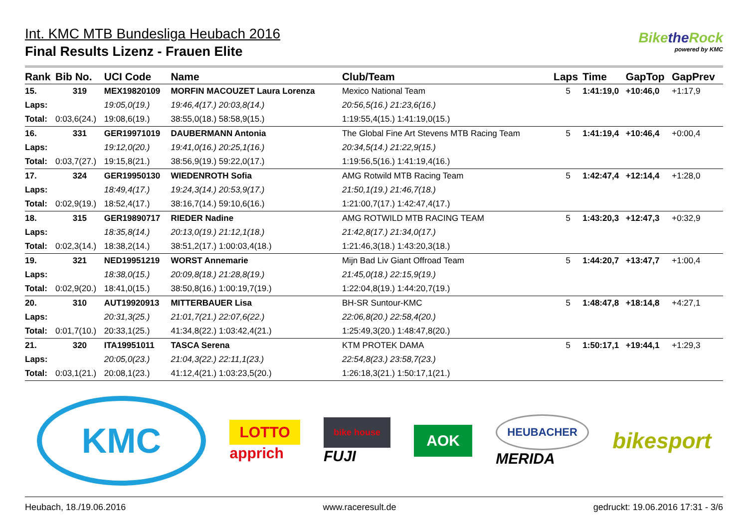Int. KMC MTB Bundesliga Heubach 2016
Final Results Lizenz - Frauen Elite
Bikethe Rock
powered by KMC
| Rank | Bib No. | UCI Code | Name | Club/Team | Laps | Time | GapTop | GapPrev |
| --- | --- | --- | --- | --- | --- | --- | --- | --- |
| 15. | 319 | MEX19820109 | MORFIN MACOUZET Laura Lorenza | Mexico National Team | 5 | 1:41:19,0 | +10:46,0 | +1:17,9 |
| Laps: | | 19:05,0(19.) | 19:46,4(17.) 20:03,8(14.) | 20:56,5(16.) 21:23,6(16.) | | | | |
| Total: | 0:03,6(24.) | 19:08,6(19.) | 38:55,0(18.) 58:58,9(15.) | 1:19:55,4(15.) 1:41:19,0(15.) | | | | |
| 16. | 331 | GER19971019 | DAUBERMANN Antonia | The Global Fine Art Stevens MTB Racing Team | 5 | 1:41:19,4 | +10:46,4 | +0:00,4 |
| Laps: | | 19:12,0(20.) | 19:41,0(16.) 20:25,1(16.) | 20:34,5(14.) 21:22,9(15.) | | | | |
| Total: | 0:03,7(27.) | 19:15,8(21.) | 38:56,9(19.) 59:22,0(17.) | 1:19:56,5(16.) 1:41:19,4(16.) | | | | |
| 17. | 324 | GER19950130 | WIEDENROTH Sofia | AMG Rotwild MTB Racing Team | 5 | 1:42:47,4 | +12:14,4 | +1:28,0 |
| Laps: | | 18:49,4(17.) | 19:24,3(14.) 20:53,9(17.) | 21:50,1(19.) 21:46,7(18.) | | | | |
| Total: | 0:02,9(19.) | 18:52,4(17.) | 38:16,7(14.) 59:10,6(16.) | 1:21:00,7(17.) 1:42:47,4(17.) | | | | |
| 18. | 315 | GER19890717 | RIEDER Nadine | AMG ROTWILD MTB RACING TEAM | 5 | 1:43:20,3 | +12:47,3 | +0:32,9 |
| Laps: | | 18:35,8(14.) | 20:13,0(19.) 21:12,1(18.) | 21:42,8(17.) 21:34,0(17.) | | | | |
| Total: | 0:02,3(14.) | 18:38,2(14.) | 38:51,2(17.) 1:00:03,4(18.) | 1:21:46,3(18.) 1:43:20,3(18.) | | | | |
| 19. | 321 | NED19951219 | WORST Annemarie | Mijn Bad Liv Giant Offroad Team | 5 | 1:44:20,7 | +13:47,7 | +1:00,4 |
| Laps: | | 18:38,0(15.) | 20:09,8(18.) 21:28,8(19.) | 21:45,0(18.) 22:15,9(19.) | | | | |
| Total: | 0:02,9(20.) | 18:41,0(15.) | 38:50,8(16.) 1:00:19,7(19.) | 1:22:04,8(19.) 1:44:20,7(19.) | | | | |
| 20. | 310 | AUT19920913 | MITTERBAUER Lisa | BH-SR Suntour-KMC | 5 | 1:48:47,8 | +18:14,8 | +4:27,1 |
| Laps: | | 20:31,3(25.) | 21:01,7(21.) 22:07,6(22.) | 22:06,8(20.) 22:58,4(20.) | | | | |
| Total: | 0:01,7(10.) | 20:33,1(25.) | 41:34,8(22.) 1:03:42,4(21.) | 1:25:49,3(20.) 1:48:47,8(20.) | | | | |
| 21. | 320 | ITA19951011 | TASCA Serena | KTM PROTEK DAMA | 5 | 1:50:17,1 | +19:44,1 | +1:29,3 |
| Laps: | | 20:05,0(23.) | 21:04,3(22.) 22:11,1(23.) | 22:54,8(23.) 23:58,7(23.) | | | | |
| Total: | 0:03,1(21.) | 20:08,1(23.) | 41:12,4(21.) 1:03:23,5(20.) | 1:26:18,3(21.) 1:50:17,1(21.) | | | | |
KMC
LOTTO
apprich
bike house
FUJI
AOK
HEUBACHER
MERIDA
bikesport
Heubach, 18./19.06.2016 www.raceresult.de gedruckt: 19.06.2016 17:31 - 3/6